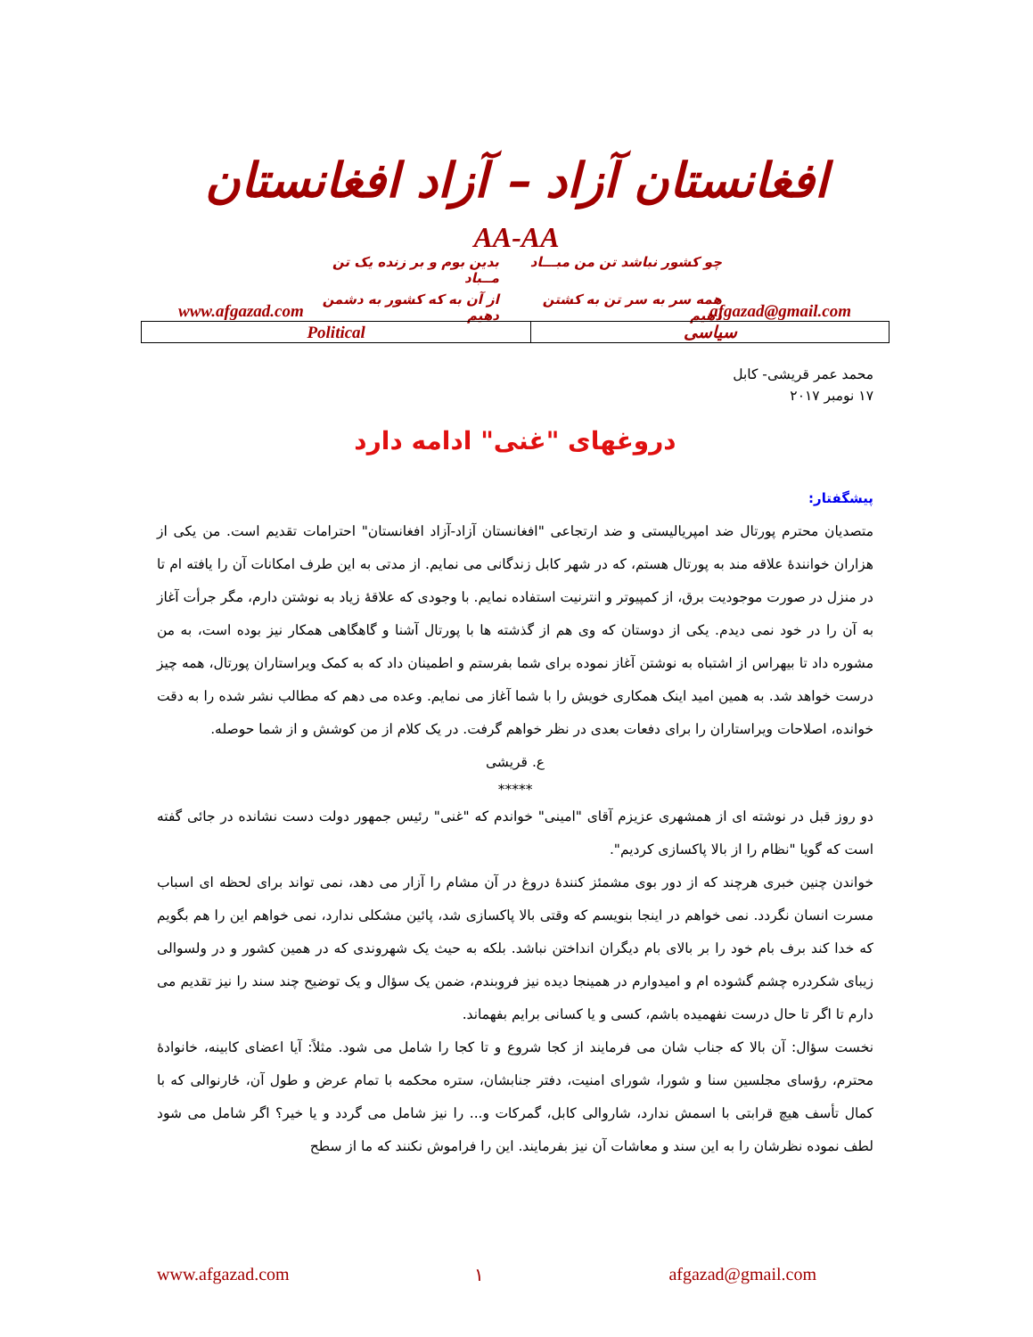افغانستان آزاد – آزاد افغانستان
AA-AA
چو کشور نباشد تن من مبـــاد
بدین بوم و بر زنده یک تن مــباد
همه سر به سر تن به کشتن دهیم
از آن به که کشور به دشمن دهیم
www.afgazad.com afgazad@gmail.com
| Political | سیاسی |
محمد عمر قریشی- کابل
۱۷ نومبر ۲۰۱۷
دروغهای "غنی" ادامه دارد
پیشگفتار:
متصدیان محترم پورتال ضد امپریالیستی و ضد ارتجاعی "افغانستان آزاد-آزاد افغانستان" احترامات تقدیم است. من یکی از هزاران خوانندهٔ علاقه مند به پورتال هستم، که در شهر کابل زندگانی می نمایم. از مدتی به این طرف امکانات آن را یافته ام تا در منزل در صورت موجودیت برق، از کمپیوتر و انترنیت استفاده نمایم. با وجودی که علاقهٔ زیاد به نوشتن دارم، مگر جرأت آغاز به آن را در خود نمی دیدم. یکی از دوستان که وی هم از گذشته ها با پورتال آشنا و گاهگاهی همکار نیز بوده است، به من مشوره داد تا بیهراس از اشتباه به نوشتن آغاز نموده برای شما بفرستم و اطمینان داد که به کمک ویراستاران پورتال، همه چیز درست خواهد شد. به همین امید اینک همکاری خویش را با شما آغاز می نمایم. وعده می دهم که مطالب نشر شده را به دقت خوانده، اصلاحات ویراستاران را برای دفعات بعدی در نظر خواهم گرفت. در یک کلام از من کوشش و از شما حوصله.
ع. قریشی
*****
دو روز قبل در نوشته ای از همشهری عزیزم آقای "امینی" خواندم که "غنی" رئیس جمهور دولت دست نشانده در جائی گفته است که گویا "نظام را از بالا پاکسازی کردیم".
خواندن چنین خبری هرچند که از دور بوی مشمئز کنندهٔ دروغ در آن مشام را آزار می دهد، نمی تواند برای لحظه ای اسباب مسرت انسان نگردد. نمی خواهم در اینجا بنویسم که وقتی بالا پاکسازی شد، پائین مشکلی ندارد، نمی خواهم این را هم بگویم که خدا کند برف بام خود را بر بالای بام دیگران انداختن نباشد. بلکه به حیث یک شهروندی که در همین کشور و در ولسوالی زیبای شکردره چشم گشوده ام و امیدوارم در همینجا دیده نیز فروبندم، ضمن یک سؤال و یک توضیح چند سند را نیز تقدیم می دارم تا اگر تا حال درست نفهمیده باشم، کسی و یا کسانی برایم بفهماند.
نخست سؤال: آن بالا که جناب شان می فرمایند از کجا شروع و تا کجا را شامل می شود. مثلاً: آیا اعضای کابینه، خانوادهٔ محترم، رؤسای مجلسین سنا و شورا، شورای امنیت، دفتر جنابشان، ستره محکمه با تمام عرض و طول آن، ځارنوالی که با کمال تأسف هیچ قرابتی با اسمش ندارد، شاروالی کابل، گمرکات و... را نیز شامل می گردد و یا خیر؟ اگر شامل می شود لطف نموده نظرشان را به این سند و معاشات آن نیز بفرمایند. این را فراموش نکنند که ما از سطح
www.afgazad.com ۱ afgazad@gmail.com